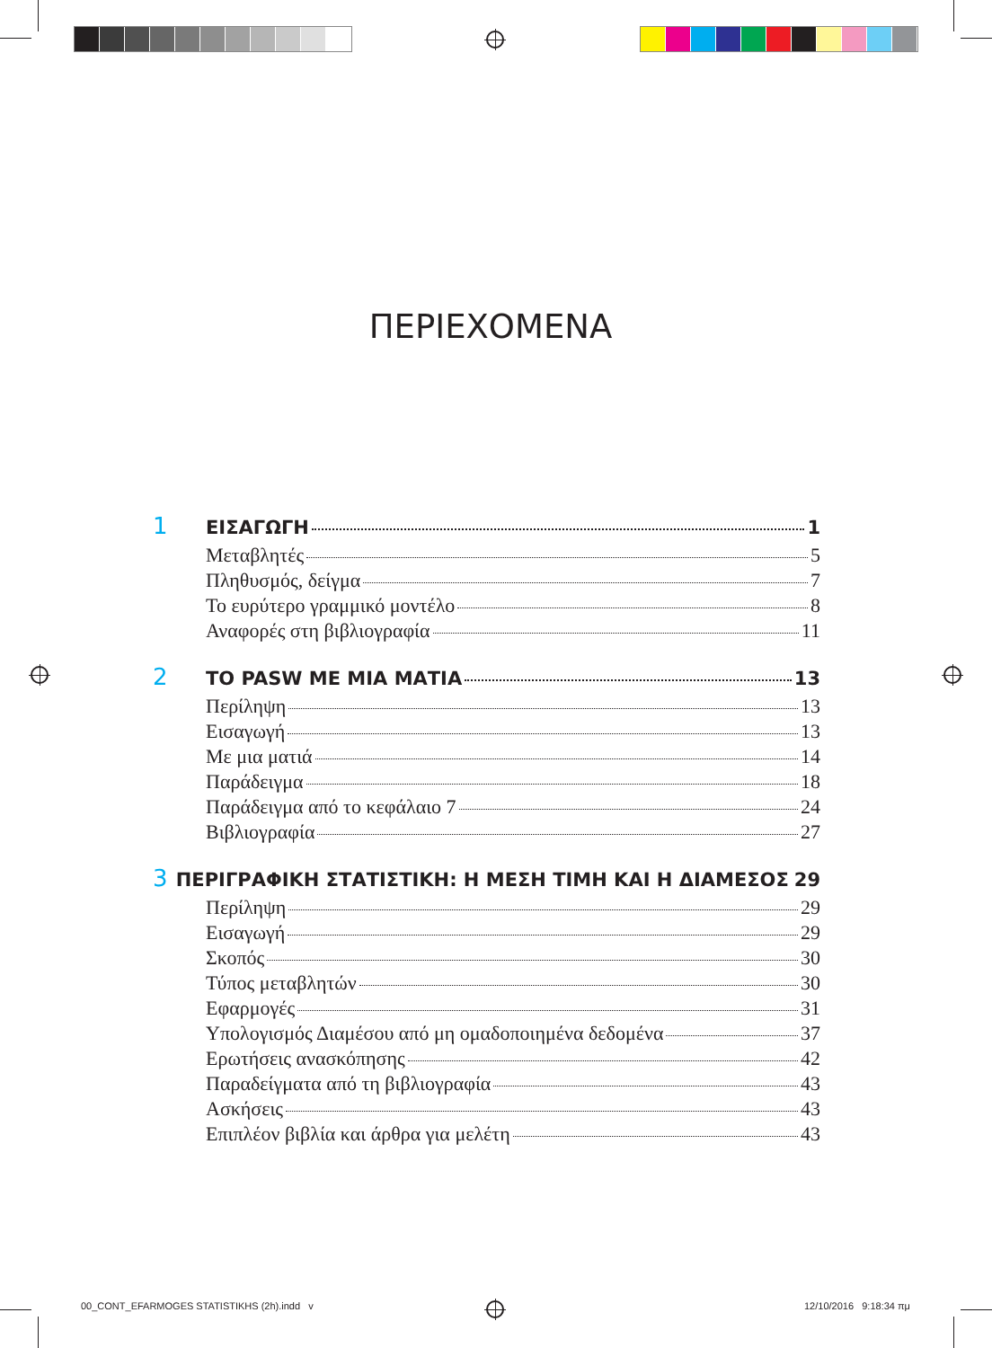ΠΕΡΙΕΧΟΜΕΝΑ
1 ΕΙΣΑΓΩΓΗ 1
Μεταβλητές 5
Πληθυσμός, δείγμα 7
Το ευρύτερο γραμμικό μοντέλο 8
Αναφορές στη βιβλιογραφία 11
2 ΤΟ PASW ΜΕ ΜΙΑ ΜΑΤΙΑ 13
Περίληψη 13
Εισαγωγή 13
Με μια ματιά 14
Παράδειγμα 18
Παράδειγμα από το κεφάλαιο 7 24
Βιβλιογραφία 27
3 ΠΕΡΙΓΡΑΦΙΚΗ ΣΤΑΤΙΣΤΙΚΗ: Η ΜΕΣΗ ΤΙΜΗ ΚΑΙ Η ΔΙΑΜΕΣΟΣ 29
Περίληψη 29
Εισαγωγή 29
Σκοπός 30
Τύπος μεταβλητών 30
Εφαρμογές 31
Υπολογισμός Διαμέσου από μη ομαδοποιημένα δεδομένα 37
Ερωτήσεις ανασκόπησης 42
Παραδείγματα από τη βιβλιογραφία 43
Ασκήσεις 43
Επιπλέον βιβλία και άρθρα για μελέτη 43
00_CONT_EFARMOGES STATISTIKHS (2h).indd v
12/10/2016 9:18:34 πμ